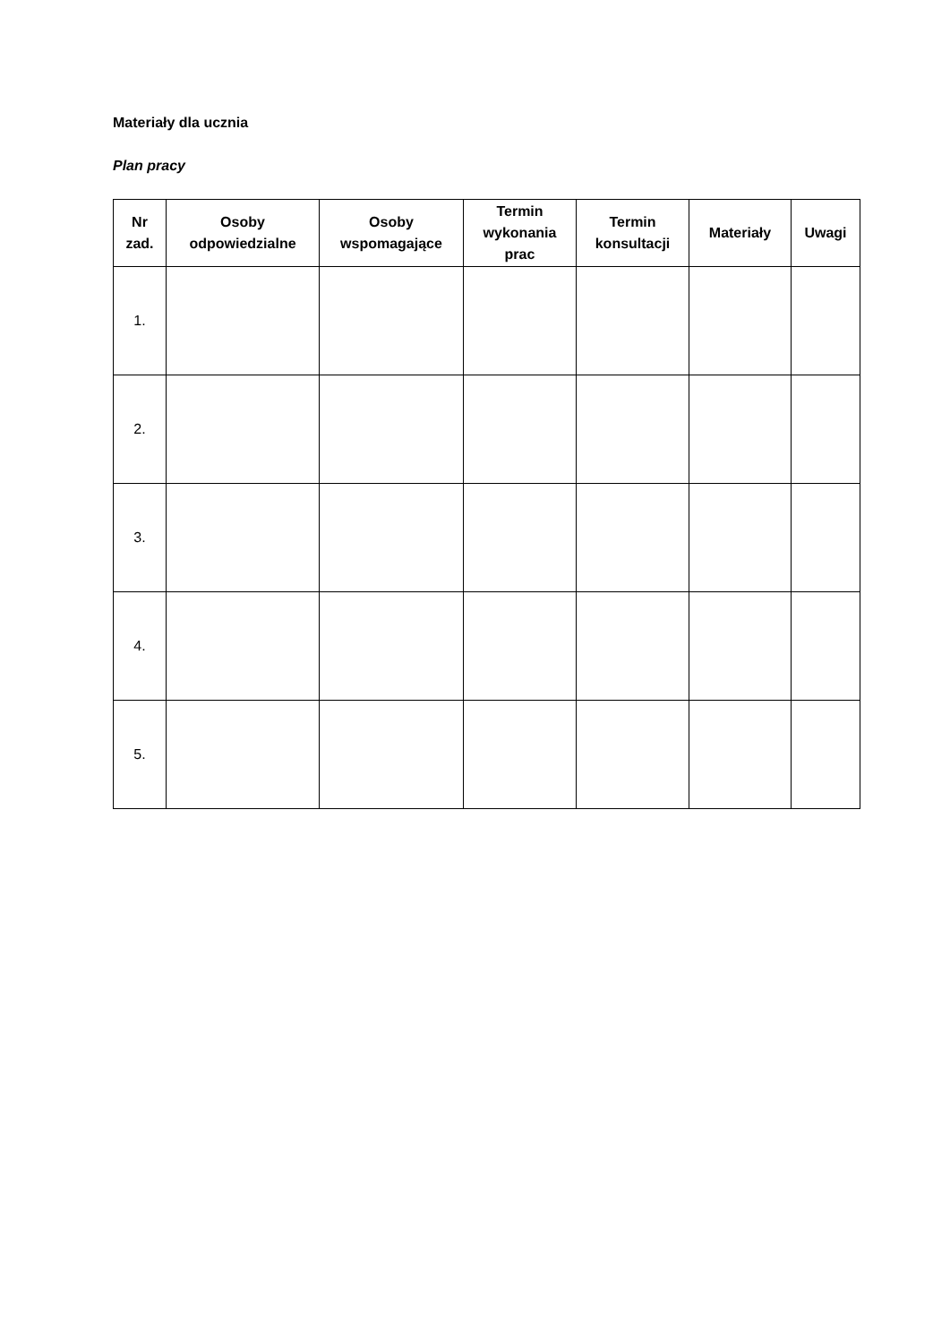Materiały dla ucznia
Plan pracy
| Nr zad. | Osoby odpowiedzialne | Osoby wspomagające | Termin wykonania prac | Termin konsultacji | Materiały | Uwagi |
| --- | --- | --- | --- | --- | --- | --- |
| 1. | | | | | | |
| 2. | | | | | | |
| 3. | | | | | | |
| 4. | | | | | | |
| 5. | | | | | | |